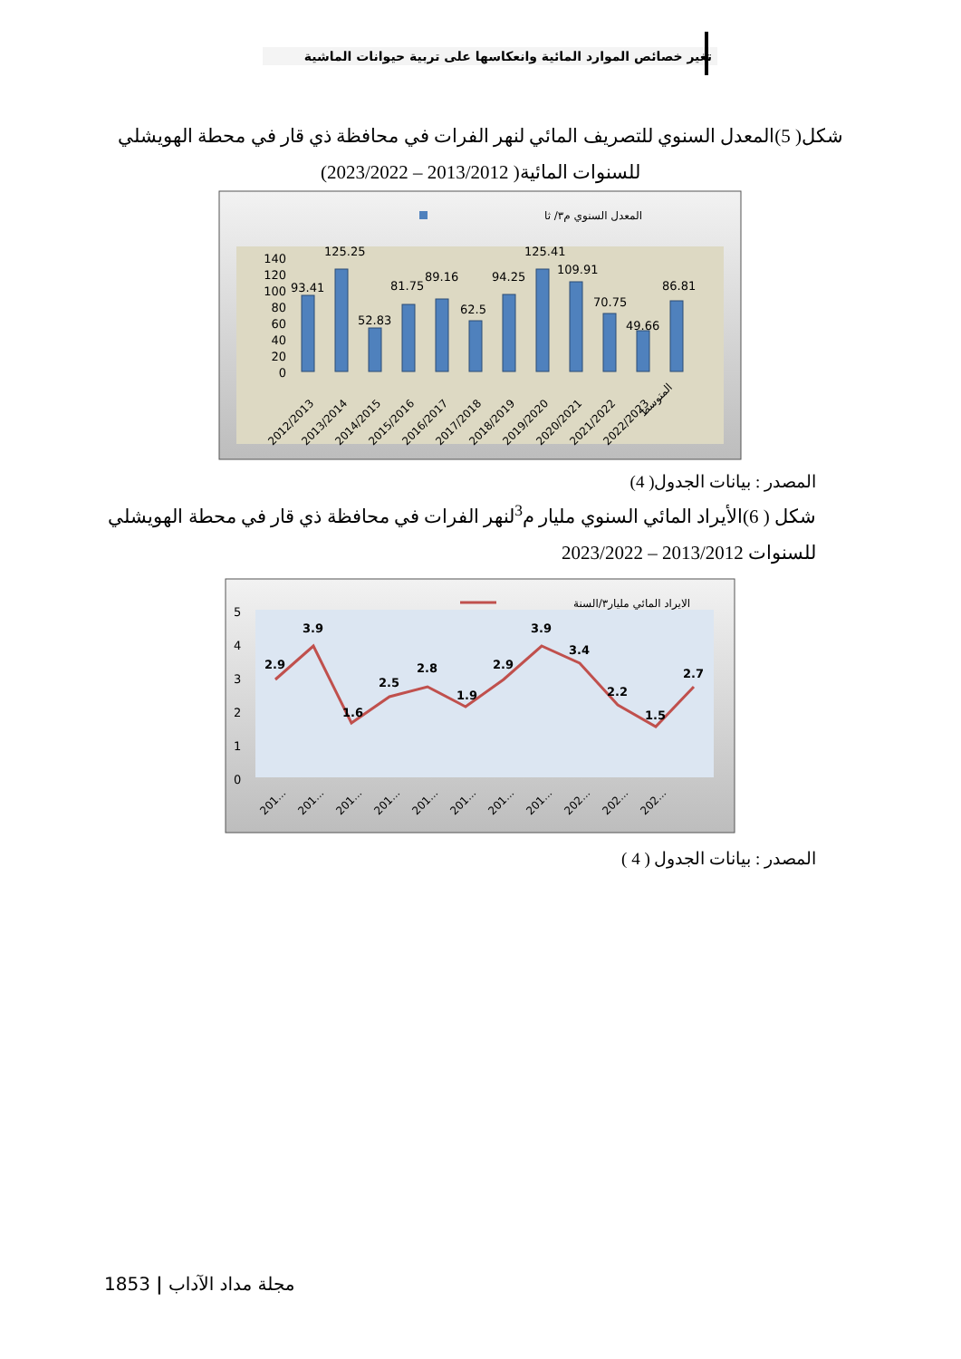تغير خصائص الموارد المائية وانعكاسها على تربية حيوانات الماشية
شكل( 5)المعدل السنوي للتصريف المائي لنهر الفرات في محافظة ذي قار في محطة الهويشلي
للسنوات المائية( 2013/2012 – 2023/2022)
المعدل السنوي م٣/ ثا
140
120
100
80
60
40
20
0
93.41
125.25
52.83
81.75
89.16
62.5
94.25
125.41
109.91
70.75
49.66
86.81
2012/2013
2013/2014
2014/2015
2015/2016
2016/2017
2017/2018
2018/2019
2019/2020
2020/2021
2021/2022
2022/2023
المتوسط
المصدر : بيانات الجدول( 4)
شكل ( 6)الأيراد المائي السنوي مليار م<sup>3</sup>لنهر الفرات في محافظة ذي قار في محطة الهويشلي
للسنوات 2013/2012 – 2023/2022
الايراد المائي مليار٣/السنة
5
4
3
2
1
0
2.9
3.9
1.6
2.5
2.8
1.9
2.9
3.9
3.4
2.2
1.5
2.7
201...
201...
201...
201...
201...
201...
201...
201...
202...
202...
202...
المصدر : بيانات الجدول ( 4 )
1853 | مجلة مداد الآداب